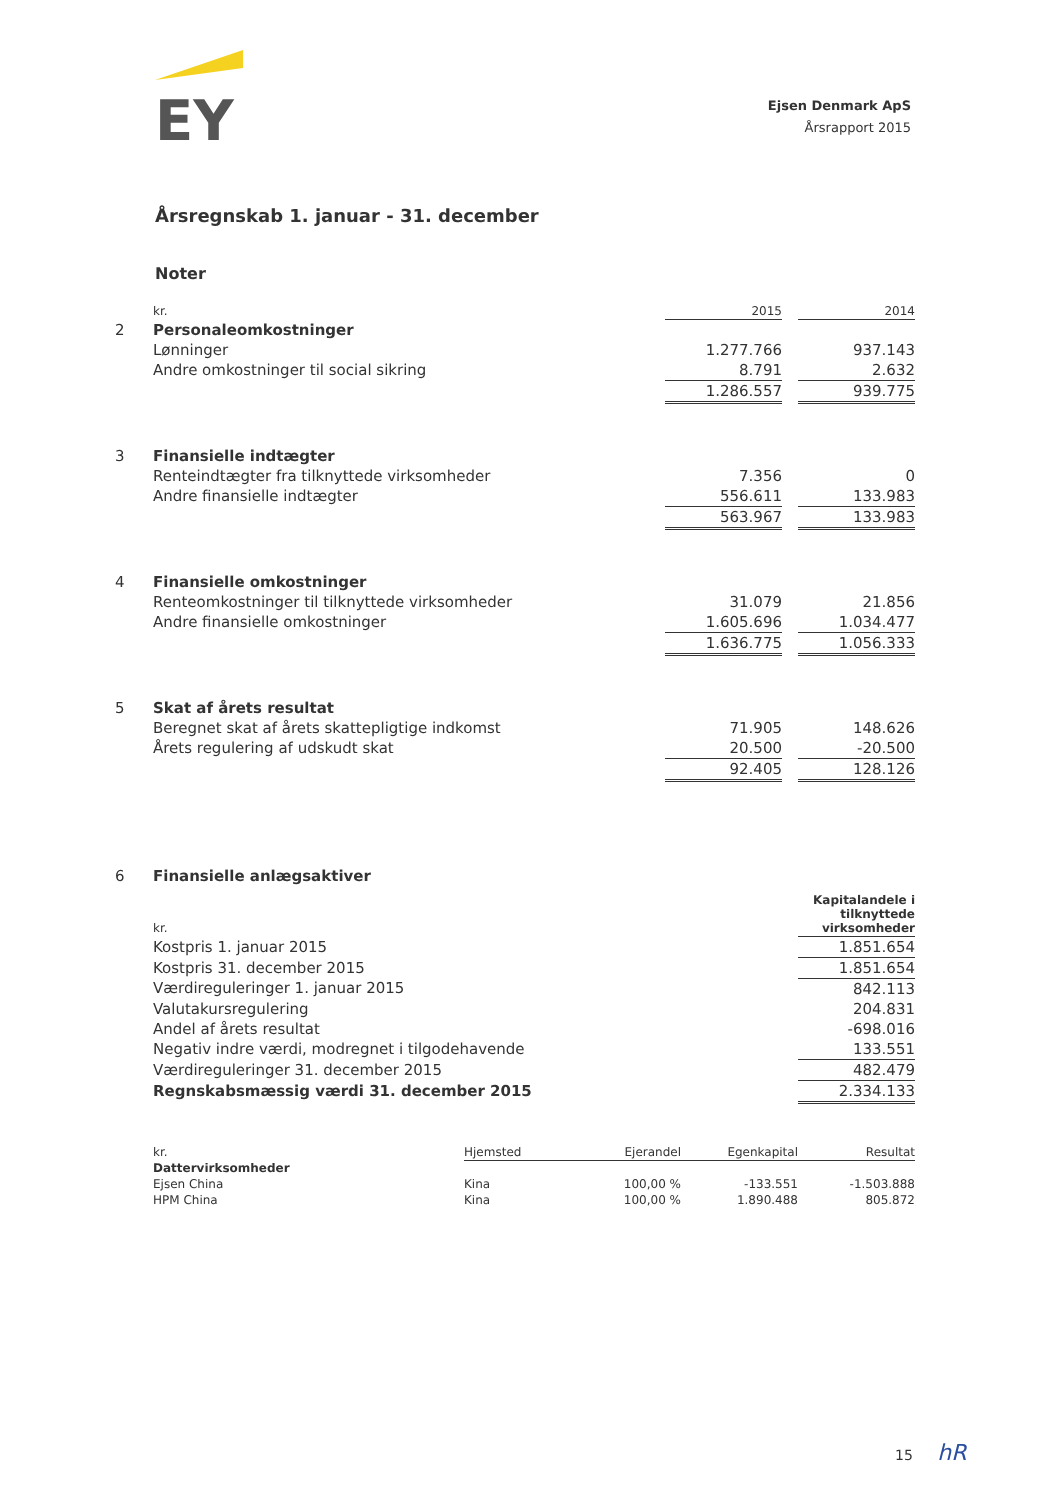EY
Ejsen Denmark ApS
Årsrapport 2015
Årsregnskab 1. januar - 31. december
Noter
| | kr. | 2015 | | 2014 |
| 2 | Personaleomkostninger | | | |
| | Lønninger | 1.277.766 | | 937.143 |
| | Andre omkostninger til social sikring | 8.791 | | 2.632 |
| | | 1.286.557 | | 939.775 |
| 3 | Finansielle indtægter | | | |
| | Renteindtægter fra tilknyttede virksomheder | 7.356 | | 0 |
| | Andre finansielle indtægter | 556.611 | | 133.983 |
| | | 563.967 | | 133.983 |
| 4 | Finansielle omkostninger | | | |
| | Renteomkostninger til tilknyttede virksomheder | 31.079 | | 21.856 |
| | Andre finansielle omkostninger | 1.605.696 | | 1.034.477 |
| | | 1.636.775 | | 1.056.333 |
| 5 | Skat af årets resultat | | | |
| | Beregnet skat af årets skattepligtige indkomst | 71.905 | | 148.626 |
| | Årets regulering af udskudt skat | 20.500 | | -20.500 |
| | | 92.405 | | 128.126 |
| 6 | Finansielle anlægsaktiver | | | |
| | kr. | Kapitalandele i tilknyttede virksomheder |
| | Kostpris 1. januar 2015 | 1.851.654 |
| | Kostpris 31. december 2015 | 1.851.654 |
| | Værdireguleringer 1. januar 2015 | 842.113 |
| | Valutakursregulering | 204.831 |
| | Andel af årets resultat | -698.016 |
| | Negativ indre værdi, modregnet i tilgodehavende | 133.551 |
| | Værdireguleringer 31. december 2015 | 482.479 |
| | Regnskabsmæssig værdi 31. december 2015 | 2.334.133 |
| | kr. | Hjemsted | Ejerandel | Egenkapital | Resultat |
| | Dattervirksomheder | | | | |
| | Ejsen China | Kina | 100,00 % | -133.551 | -1.503.888 |
| | HPM China | Kina | 100,00 % | 1.890.488 | 805.872 |
15 hR